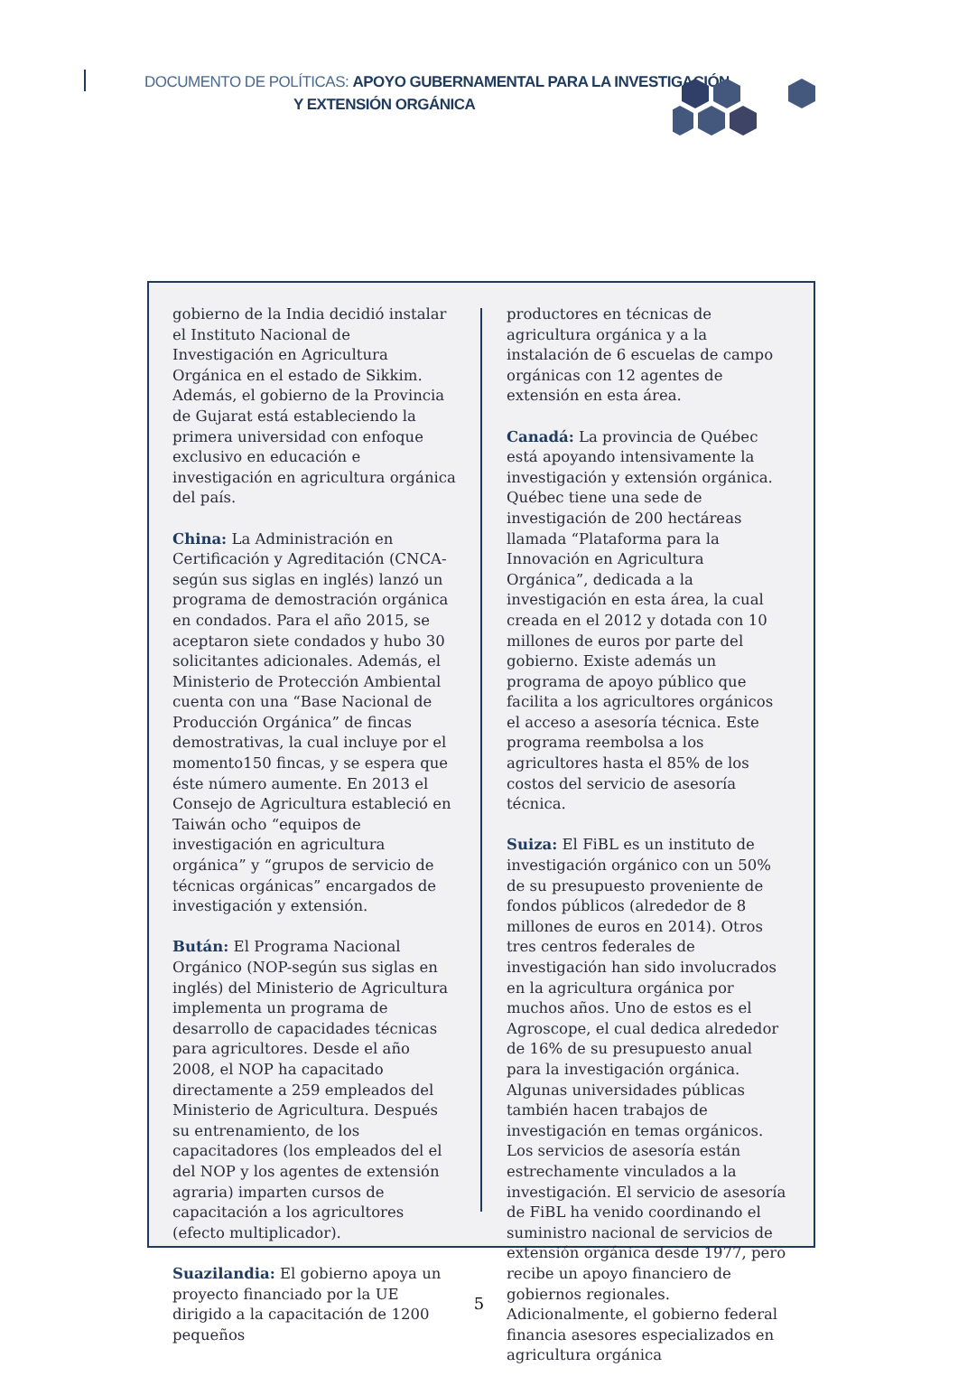DOCUMENTO DE POLÍTICAS: APOYO GUBERNAMENTAL PARA LA INVESTIGACIÓN
Y EXTENSIÓN ORGÁNICA
gobierno de la India decidió instalar el Instituto Nacional de Investigación en Agricultura Orgánica en el estado de Sikkim. Además, el gobierno de la Provincia de Gujarat está estableciendo la primera universidad con enfoque exclusivo en educación e investigación en agricultura orgánica del país.
China: La Administración en Certificación y Agreditación (CNCA-según sus siglas en inglés) lanzó un programa de demostración orgánica en condados. Para el año 2015, se aceptaron siete condados y hubo 30 solicitantes adicionales. Además, el Ministerio de Protección Ambiental cuenta con una “Base Nacional de Producción Orgánica” de fincas demostrativas, la cual incluye por el momento150 fincas, y se espera que éste número aumente. En 2013 el Consejo de Agricultura estableció en Taiwán ocho “equipos de investigación en agricultura orgánica” y “grupos de servicio de técnicas orgánicas” encargados de investigación y extensión.
Bután: El Programa Nacional Orgánico (NOP-según sus siglas en inglés) del Ministerio de Agricultura implementa un programa de desarrollo de capacidades técnicas para agricultores. Desde el año 2008, el NOP ha capacitado directamente a 259 empleados del Ministerio de Agricultura. Después su entrenamiento, de los capacitadores (los empleados del el del NOP y los agentes de extensión agraria) imparten cursos de capacitación a los agricultores (efecto multiplicador).
Suazilandia: El gobierno apoya un proyecto financiado por la UE dirigido a la capacitación de 1200 pequeños
productores en técnicas de agricultura orgánica y a la instalación de 6 escuelas de campo orgánicas con 12 agentes de extensión en esta área.
Canadá: La provincia de Québec está apoyando intensivamente la investigación y extensión orgánica. Québec tiene una sede de investigación de 200 hectáreas llamada “Plataforma para la Innovación en Agricultura Orgánica”, dedicada a la investigación en esta área, la cual creada en el 2012 y dotada con 10 millones de euros por parte del gobierno. Existe además un programa de apoyo público que facilita a los agricultores orgánicos el acceso a asesoría técnica. Este programa reembolsa a los agricultores hasta el 85% de los costos del servicio de asesoría técnica.
Suiza: El FiBL es un instituto de investigación orgánico con un 50% de su presupuesto proveniente de fondos públicos (alrededor de 8 millones de euros en 2014). Otros tres centros federales de investigación han sido involucrados en la agricultura orgánica por muchos años. Uno de estos es el Agroscope, el cual dedica alrededor de 16% de su presupuesto anual para la investigación orgánica. Algunas universidades públicas también hacen trabajos de investigación en temas orgánicos. Los servicios de asesoría están estrechamente vinculados a la investigación. El servicio de asesoría de FiBL ha venido coordinando el suministro nacional de servicios de extensión orgánica desde 1977, pero recibe un apoyo financiero de gobiernos regionales. Adicionalmente, el gobierno federal financia asesores especializados en agricultura orgánica
5